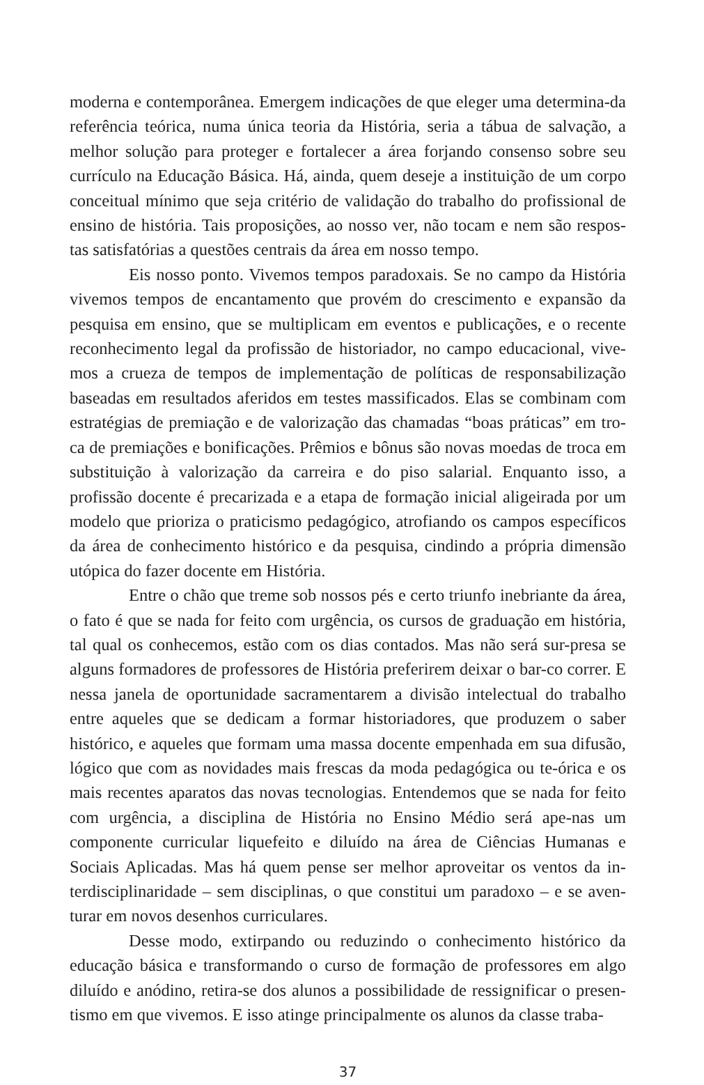moderna e contemporânea. Emergem indicações de que eleger uma determina-da referência teórica, numa única teoria da História, seria a tábua de salvação, a melhor solução para proteger e fortalecer a área forjando consenso sobre seu currículo na Educação Básica. Há, ainda, quem deseje a instituição de um corpo conceitual mínimo que seja critério de validação do trabalho do profissional de ensino de história. Tais proposições, ao nosso ver, não tocam e nem são respos-tas satisfatórias a questões centrais da área em nosso tempo.
Eis nosso ponto. Vivemos tempos paradoxais. Se no campo da História vivemos tempos de encantamento que provém do crescimento e expansão da pesquisa em ensino, que se multiplicam em eventos e publicações, e o recente reconhecimento legal da profissão de historiador, no campo educacional, vive-mos a crueza de tempos de implementação de políticas de responsabilização baseadas em resultados aferidos em testes massificados. Elas se combinam com estratégias de premiação e de valorização das chamadas “boas práticas” em tro-ca de premiações e bonificações. Prêmios e bônus são novas moedas de troca em substituição à valorização da carreira e do piso salarial. Enquanto isso, a profissão docente é precarizada e a etapa de formação inicial aligeirada por um modelo que prioriza o praticismo pedagógico, atrofiando os campos específicos da área de conhecimento histórico e da pesquisa, cindindo a própria dimensão utópica do fazer docente em História.
Entre o chão que treme sob nossos pés e certo triunfo inebriante da área, o fato é que se nada for feito com urgência, os cursos de graduação em história, tal qual os conhecemos, estão com os dias contados. Mas não será sur-presa se alguns formadores de professores de História preferirem deixar o bar-co correr. E nessa janela de oportunidade sacramentarem a divisão intelectual do trabalho entre aqueles que se dedicam a formar historiadores, que produzem o saber histórico, e aqueles que formam uma massa docente empenhada em sua difusão, lógico que com as novidades mais frescas da moda pedagógica ou te-órica e os mais recentes aparatos das novas tecnologias. Entendemos que se nada for feito com urgência, a disciplina de História no Ensino Médio será ape-nas um componente curricular liquefeito e diluído na área de Ciências Humanas e Sociais Aplicadas. Mas há quem pense ser melhor aproveitar os ventos da in-terdisciplinaridade – sem disciplinas, o que constitui um paradoxo – e se aven-turar em novos desenhos curriculares.
Desse modo, extirpando ou reduzindo o conhecimento histórico da educação básica e transformando o curso de formação de professores em algo diluído e anódino, retira-se dos alunos a possibilidade de ressignificar o presen-tismo em que vivemos. E isso atinge principalmente os alunos da classe traba-
37